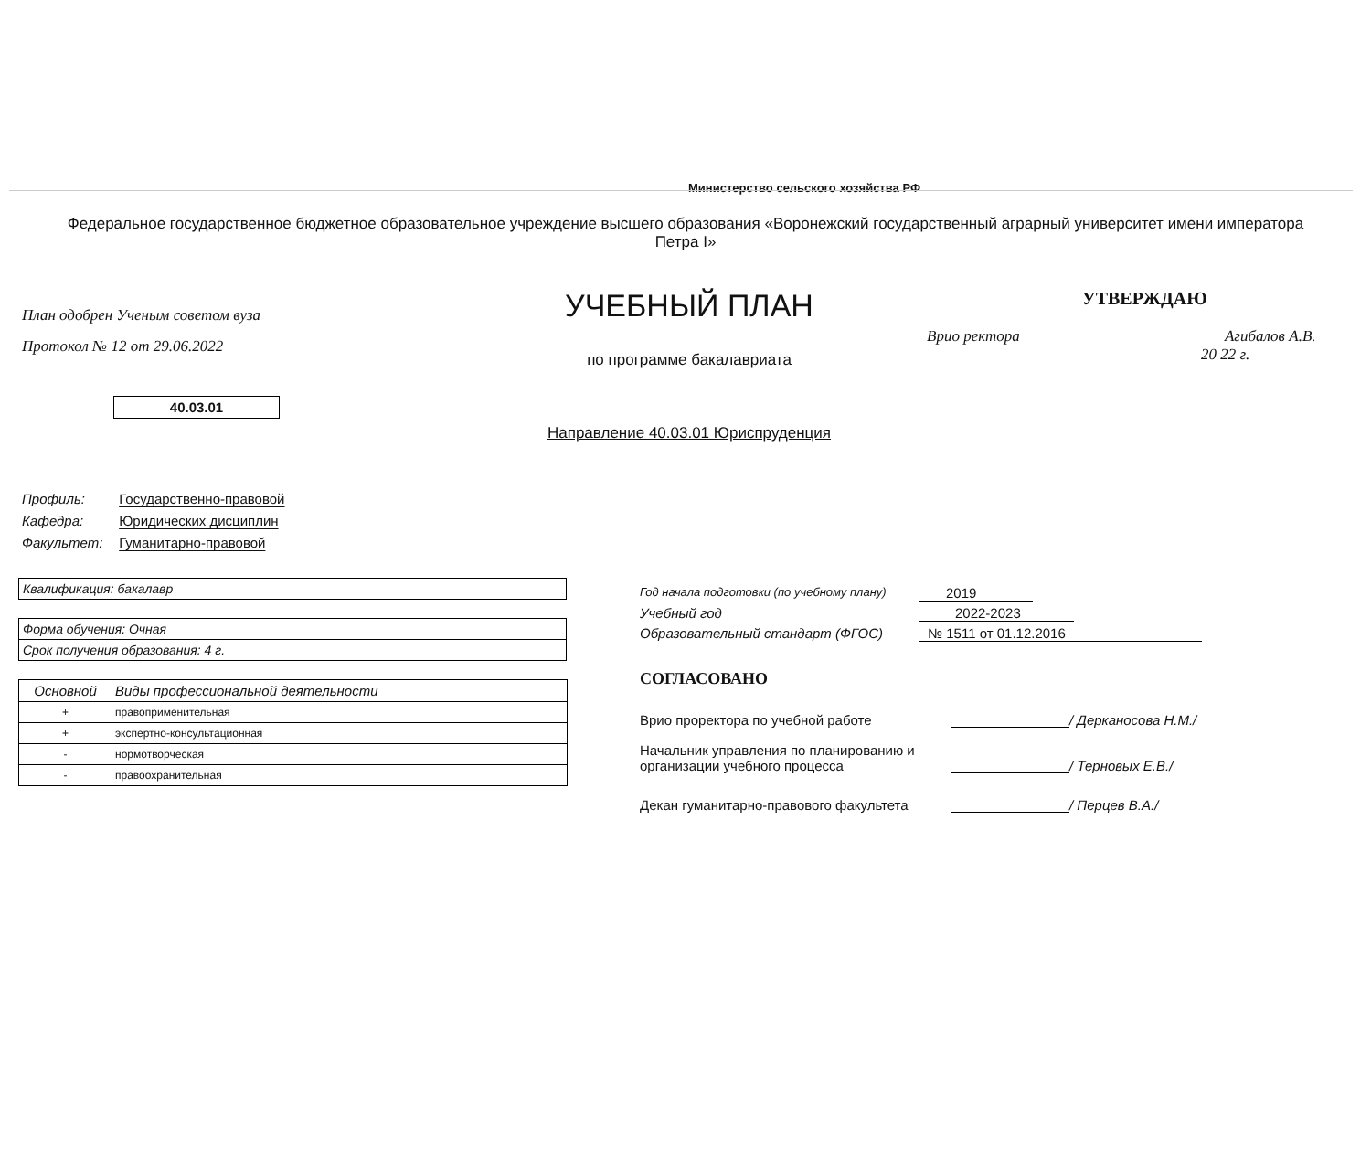Министерство сельского хозяйства РФ
Федеральное государственное бюджетное образовательное учреждение высшего образования «Воронежский государственный аграрный университет имени императора Петра I»
План одобрен Ученым советом вуза
Протокол № 12 от 29.06.2022
40.03.01
УЧЕБНЫЙ ПЛАН
по программе бакалавриата
Направление 40.03.01 Юриспруденция
УТВЕРЖДАЮ
Врио ректора Агибалов А.В.
20 22 г.
Профиль: Государственно-правовой
Кафедра: Юридических дисциплин
Факультет: Гуманитарно-правовой
Квалификация: бакалавр
Форма обучения: Очная
Срок получения образования: 4 г.
| Основной | Виды профессиональной деятельности |
| --- | --- |
| + | правоприменительная |
| + | экспертно-консультационная |
| - | нормотворческая |
| - | правоохранительная |
Год начала подготовки (по учебному плану) 2019
Учебный год 2022-2023
Образовательный стандарт (ФГОС) № 1511 от 01.12.2016
СОГЛАСОВАНО
Врио проректора по учебной работе / Дерканосова Н.М./
Начальник управления по планированию и организации учебного процесса / Терновых Е.В./
Декан гуманитарно-правового факультета / Перцев В.А./